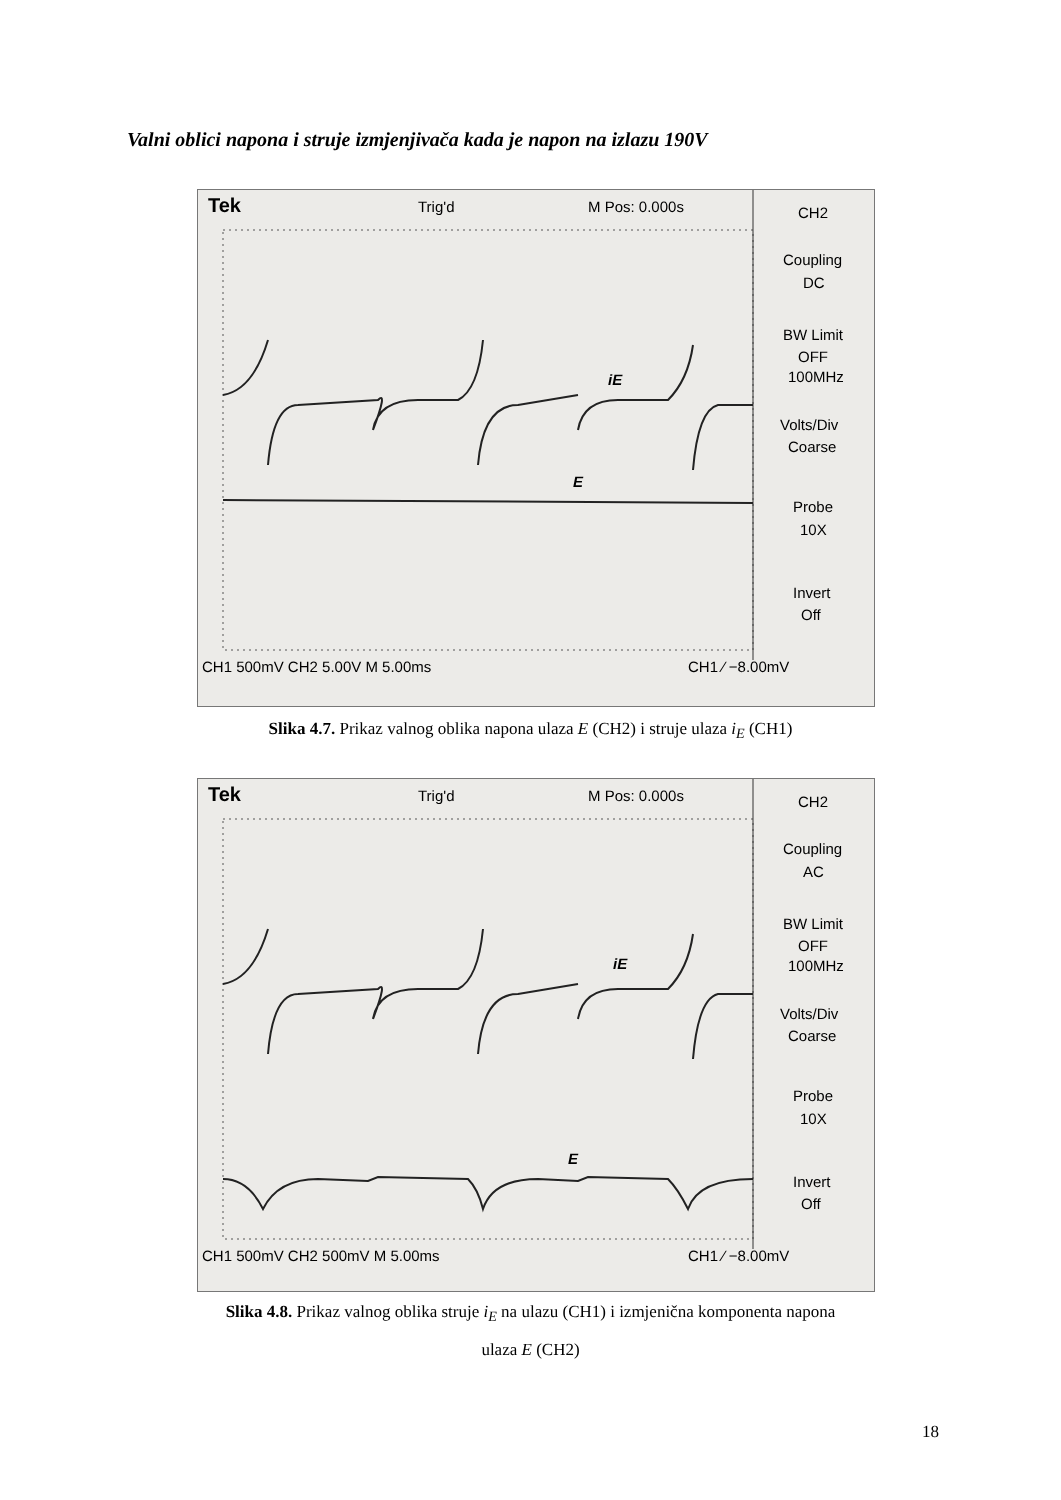Valni oblici napona i struje izmjenjivača kada je napon na izlazu 190V
Tek
Trig'd
M Pos: 0.000s
CH2
Coupling
DC
BW Limit
OFF
100MHz
Volts/Div
Coarse
Probe
10X
Invert
Off
iE
E
CH1 500mV CH2 5.00V M 5.00ms
CH1 ⁄ −8.00mV
Slika 4.7. Prikaz valnog oblika napona ulaza E (CH2) i struje ulaza i<sub>E</sub> (CH1)
Tek
Trig'd
M Pos: 0.000s
CH2
Coupling
AC
BW Limit
OFF
100MHz
Volts/Div
Coarse
Probe
10X
Invert
Off
iE
E
CH1 500mV CH2 500mV M 5.00ms
CH1 ⁄ −8.00mV
Slika 4.8. Prikaz valnog oblika struje i<sub>E</sub> na ulazu (CH1) i izmjenična komponenta napona
ulaza E (CH2)
18